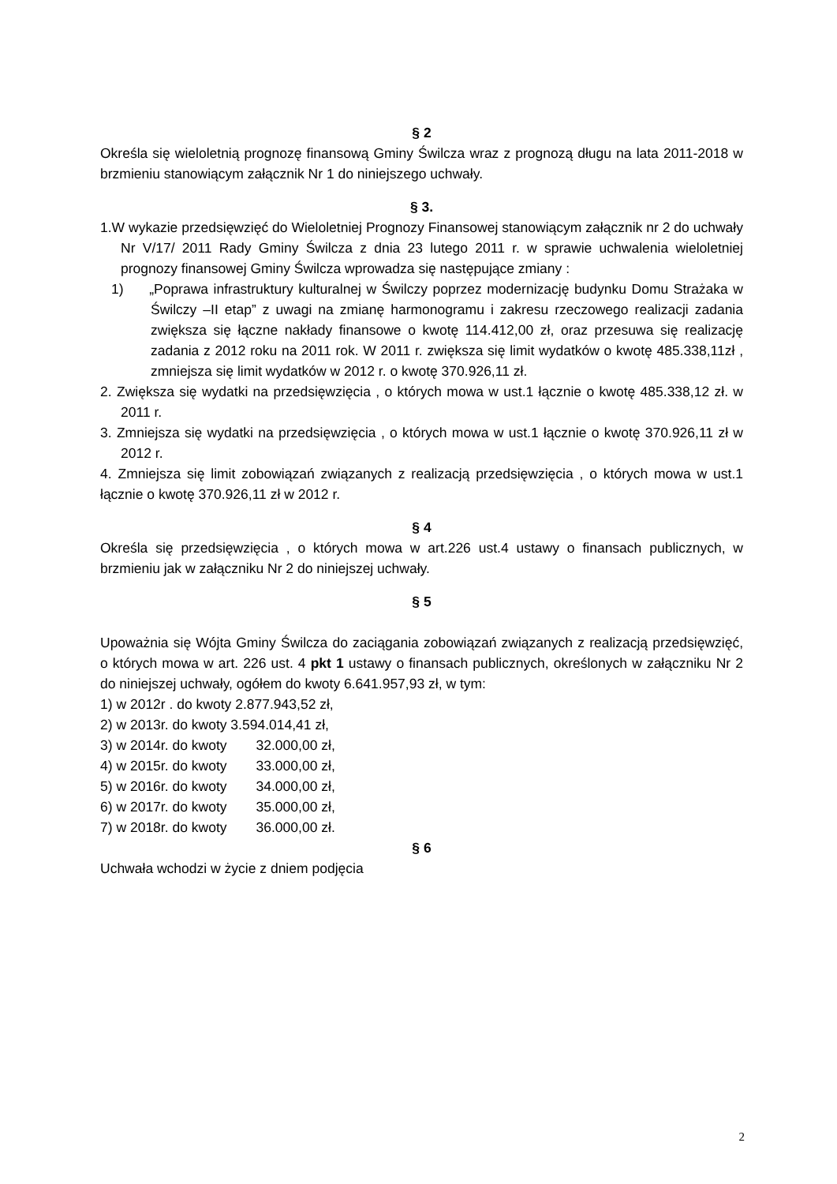§ 2
Określa się wieloletnią prognozę finansową Gminy Świlcza wraz z prognozą długu na lata 2011-2018 w brzmieniu stanowiącym załącznik Nr 1 do niniejszego uchwały.
§ 3.
1.W wykazie przedsięwzięć do Wieloletniej Prognozy Finansowej stanowiącym załącznik nr 2 do uchwały Nr V/17/ 2011 Rady Gminy Świlcza z dnia 23 lutego 2011 r. w sprawie uchwalenia wieloletniej prognozy finansowej Gminy Świlcza wprowadza się następujące zmiany :
1) „Poprawa infrastruktury kulturalnej w Świlczy poprzez modernizację budynku Domu Strażaka w Świlczy –II etap” z uwagi na zmianę harmonogramu i zakresu rzeczowego realizacji zadania zwiększa się łączne nakłady finansowe o kwotę 114.412,00 zł, oraz przesuwa się realizację zadania z 2012 roku na 2011 rok. W 2011 r. zwiększa się limit wydatków o kwotę 485.338,11zł , zmniejsza się limit wydatków w 2012 r. o kwotę 370.926,11 zł.
2. Zwiększa się wydatki na przedsięwzięcia , o których mowa w ust.1 łącznie o kwotę 485.338,12 zł. w 2011 r.
3. Zmniejsza się wydatki na przedsięwzięcia , o których mowa w ust.1 łącznie o kwotę 370.926,11 zł w 2012 r.
4. Zmniejsza się limit zobowiązań związanych z realizacją przedsięwzięcia , o których mowa w ust.1 łącznie o kwotę 370.926,11 zł w 2012 r.
§ 4
Określa się przedsięwzięcia , o których mowa w art.226 ust.4 ustawy o finansach publicznych, w brzmieniu jak w załączniku Nr 2 do niniejszej uchwały.
§ 5
Upoważnia się Wójta Gminy Świlcza do zaciągania zobowiązań związanych z realizacją przedsięwzięć, o których mowa w art. 226 ust. 4 pkt 1 ustawy o finansach publicznych, określonych w załączniku Nr 2 do niniejszej uchwały, ogółem do kwoty 6.641.957,93 zł, w tym:
1) w 2012r . do kwoty 2.877.943,52 zł,
2) w 2013r. do kwoty 3.594.014,41 zł,
3) w 2014r. do kwoty 32.000,00 zł,
4) w 2015r. do kwoty 33.000,00 zł,
5) w 2016r. do kwoty 34.000,00 zł,
6) w 2017r. do kwoty 35.000,00 zł,
7) w 2018r. do kwoty 36.000,00 zł.
§ 6
Uchwała wchodzi w życie z dniem podjęcia
2